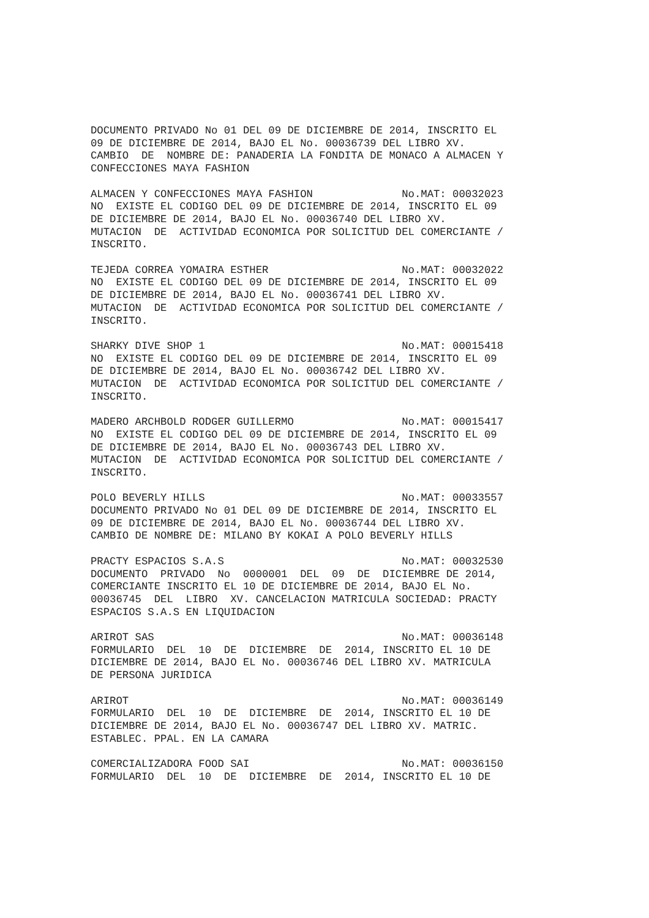DOCUMENTO PRIVADO No 01 DEL 09 DE DICIEMBRE DE 2014, INSCRITO EL 09 DE DICIEMBRE DE 2014, BAJO EL No. 00036739 DEL LIBRO XV. CAMBIO DE NOMBRE DE: PANADERIA LA FONDITA DE MONACO A ALMACEN Y CONFECCIONES MAYA FASHION
ALMACEN Y CONFECCIONES MAYA FASHION No.MAT: 00032023 NO EXISTE EL CODIGO DEL 09 DE DICIEMBRE DE 2014, INSCRITO EL 09 DE DICIEMBRE DE 2014, BAJO EL No. 00036740 DEL LIBRO XV. MUTACION DE ACTIVIDAD ECONOMICA POR SOLICITUD DEL COMERCIANTE / INSCRITO.
TEJEDA CORREA YOMAIRA ESTHER No.MAT: 00032022 NO EXISTE EL CODIGO DEL 09 DE DICIEMBRE DE 2014, INSCRITO EL 09 DE DICIEMBRE DE 2014, BAJO EL No. 00036741 DEL LIBRO XV. MUTACION DE ACTIVIDAD ECONOMICA POR SOLICITUD DEL COMERCIANTE / INSCRITO.
SHARKY DIVE SHOP 1 No.MAT: 00015418 NO EXISTE EL CODIGO DEL 09 DE DICIEMBRE DE 2014, INSCRITO EL 09 DE DICIEMBRE DE 2014, BAJO EL No. 00036742 DEL LIBRO XV. MUTACION DE ACTIVIDAD ECONOMICA POR SOLICITUD DEL COMERCIANTE / INSCRITO.
MADERO ARCHBOLD RODGER GUILLERMO No.MAT: 00015417 NO EXISTE EL CODIGO DEL 09 DE DICIEMBRE DE 2014, INSCRITO EL 09 DE DICIEMBRE DE 2014, BAJO EL No. 00036743 DEL LIBRO XV. MUTACION DE ACTIVIDAD ECONOMICA POR SOLICITUD DEL COMERCIANTE / INSCRITO.
POLO BEVERLY HILLS No.MAT: 00033557 DOCUMENTO PRIVADO No 01 DEL 09 DE DICIEMBRE DE 2014, INSCRITO EL 09 DE DICIEMBRE DE 2014, BAJO EL No. 00036744 DEL LIBRO XV. CAMBIO DE NOMBRE DE: MILANO BY KOKAI A POLO BEVERLY HILLS
PRACTY ESPACIOS S.A.S No.MAT: 00032530 DOCUMENTO PRIVADO No 0000001 DEL 09 DE DICIEMBRE DE 2014, COMERCIANTE INSCRITO EL 10 DE DICIEMBRE DE 2014, BAJO EL No. 00036745 DEL LIBRO XV. CANCELACION MATRICULA SOCIEDAD: PRACTY ESPACIOS S.A.S EN LIQUIDACION
ARIROT SAS No.MAT: 00036148 FORMULARIO DEL 10 DE DICIEMBRE DE 2014, INSCRITO EL 10 DE DICIEMBRE DE 2014, BAJO EL No. 00036746 DEL LIBRO XV. MATRICULA DE PERSONA JURIDICA
ARIROT No.MAT: 00036149 FORMULARIO DEL 10 DE DICIEMBRE DE 2014, INSCRITO EL 10 DE DICIEMBRE DE 2014, BAJO EL No. 00036747 DEL LIBRO XV. MATRIC. ESTABLEC. PPAL. EN LA CAMARA
COMERCIALIZADORA FOOD SAI No.MAT: 00036150 FORMULARIO DEL 10 DE DICIEMBRE DE 2014, INSCRITO EL 10 DE